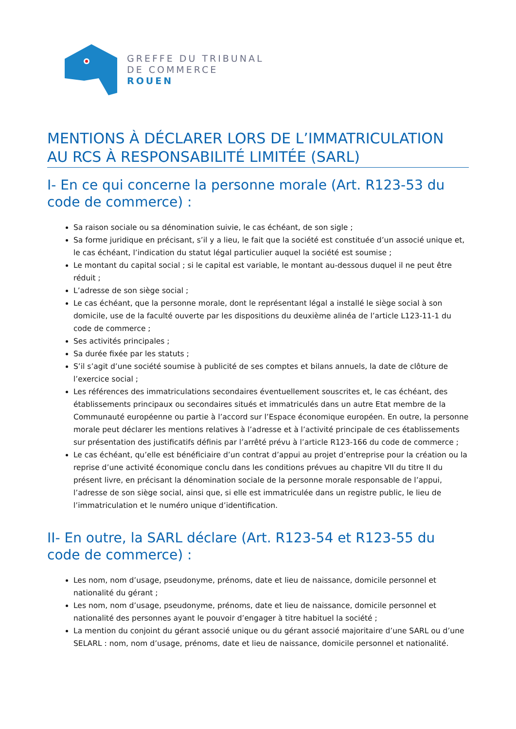GREFFE DU TRIBUNAL
DE COMMERCE
ROUEN
MENTIONS À DÉCLARER LORS DE L’IMMATRICULATION AU RCS À RESPONSABILITÉ LIMITÉE (SARL)
I- En ce qui concerne la personne morale (Art. R123-53 du code de commerce) :
Sa raison sociale ou sa dénomination suivie, le cas échéant, de son sigle ;
Sa forme juridique en précisant, s’il y a lieu, le fait que la société est constituée d’un associé unique et, le cas échéant, l’indication du statut légal particulier auquel la société est soumise ;
Le montant du capital social ; si le capital est variable, le montant au-dessous duquel il ne peut être réduit ;
L’adresse de son siège social ;
Le cas échéant, que la personne morale, dont le représentant légal a installé le siège social à son domicile, use de la faculté ouverte par les dispositions du deuxième alinéa de l’article L123-11-1 du code de commerce ;
Ses activités principales ;
Sa durée fixée par les statuts ;
S’il s’agit d’une société soumise à publicité de ses comptes et bilans annuels, la date de clôture de l’exercice social ;
Les références des immatriculations secondaires éventuellement souscrites et, le cas échéant, des établissements principaux ou secondaires situés et immatriculés dans un autre Etat membre de la Communauté européenne ou partie à l’accord sur l’Espace économique européen. En outre, la personne morale peut déclarer les mentions relatives à l’adresse et à l’activité principale de ces établissements sur présentation des justificatifs définis par l’arrêté prévu à l’article R123-166 du code de commerce ;
Le cas échéant, qu’elle est bénéficiaire d’un contrat d’appui au projet d’entreprise pour la création ou la reprise d’une activité économique conclu dans les conditions prévues au chapitre VII du titre II du présent livre, en précisant la dénomination sociale de la personne morale responsable de l’appui, l’adresse de son siège social, ainsi que, si elle est immatriculée dans un registre public, le lieu de l’immatriculation et le numéro unique d’identification.
II- En outre, la SARL déclare (Art. R123-54 et R123-55 du code de commerce) :
Les nom, nom d’usage, pseudonyme, prénoms, date et lieu de naissance, domicile personnel et nationalité du gérant ;
Les nom, nom d’usage, pseudonyme, prénoms, date et lieu de naissance, domicile personnel et nationalité des personnes ayant le pouvoir d’engager à titre habituel la société ;
La mention du conjoint du gérant associé unique ou du gérant associé majoritaire d’une SARL ou d’une SELARL : nom, nom d’usage, prénoms, date et lieu de naissance, domicile personnel et nationalité.